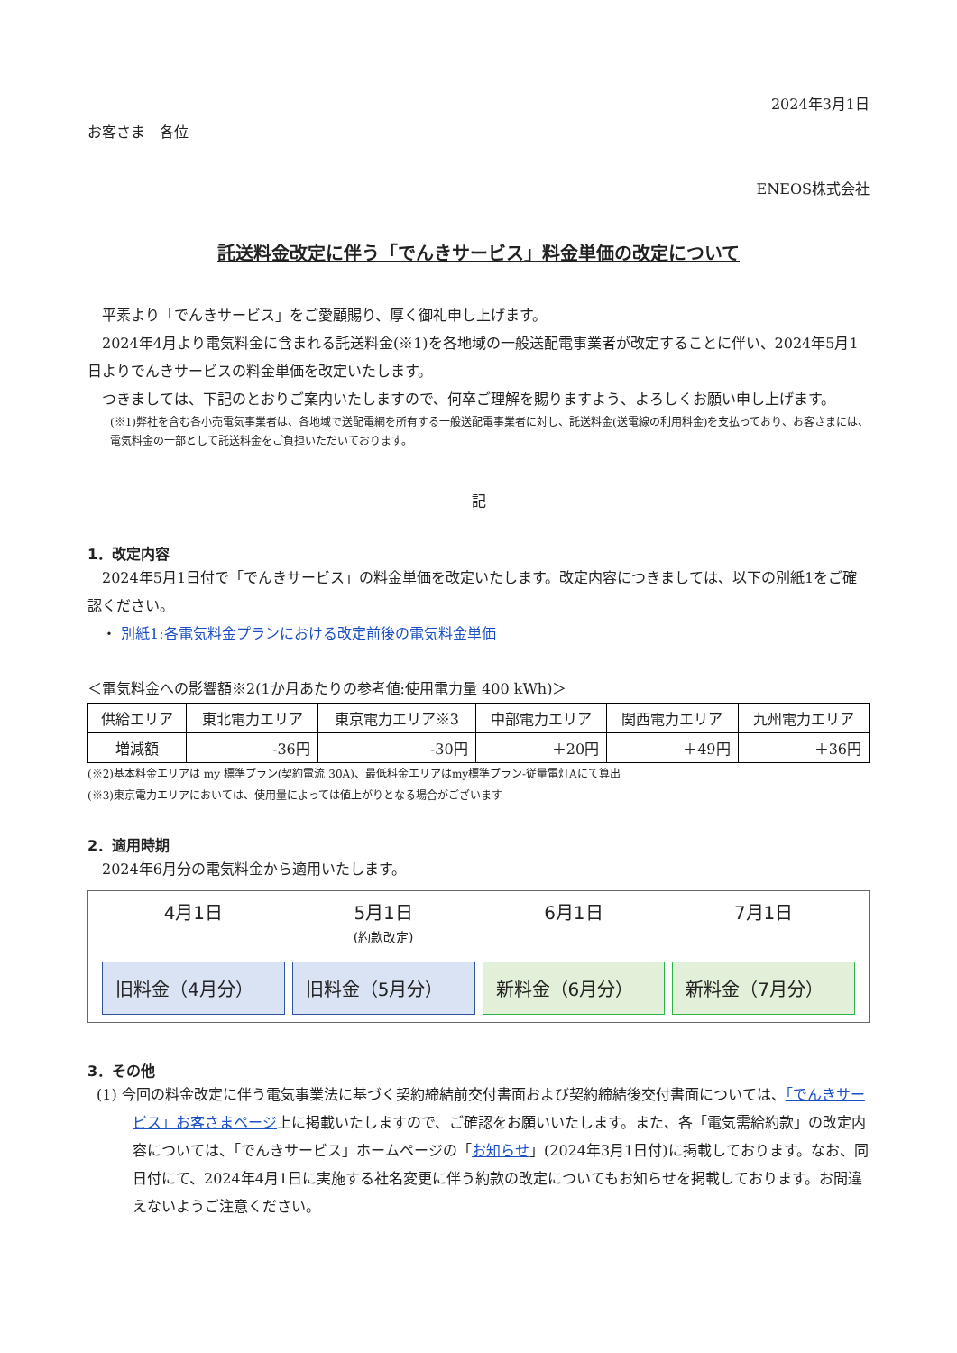2024年3月1日
お客さま　各位
ENEOS株式会社
託送料金改定に伴う「でんきサービス」料金単価の改定について
平素より「でんきサービス」をご愛顧賜り、厚く御礼申し上げます。
2024年4月より電気料金に含まれる託送料金(※1)を各地域の一般送配電事業者が改定することに伴い、2024年5月1日よりでんきサービスの料金単価を改定いたします。
つきましては、下記のとおりご案内いたしますので、何卒ご理解を賜りますよう、よろしくお願い申し上げます。
(※1)弊社を含む各小売電気事業者は、各地域で送配電網を所有する一般送配電事業者に対し、託送料金(送電線の利用料金)を支払っており、お客さまには、電気料金の一部として託送料金をご負担いただいております。
記
1．改定内容
2024年5月1日付で「でんきサービス」の料金単価を改定いたします。改定内容につきましては、以下の別紙1をご確認ください。
・ 別紙1:各電気料金プランにおける改定前後の電気料金単価
＜電気料金への影響額※2(1か月あたりの参考値:使用電力量 400 kWh)＞
| 供給エリア | 東北電力エリア | 東京電力エリア※3 | 中部電力エリア | 関西電力エリア | 九州電力エリア |
| 増減額 | -36円 | -30円 | ＋20円 | ＋49円 | ＋36円 |
(※2)基本料金エリアは my 標準プラン(契約電流 30A)、最低料金エリアはmy標準プラン-従量電灯Aにて算出
(※3)東京電力エリアにおいては、使用量によっては値上がりとなる場合がございます
2．適用時期
2024年6月分の電気料金から適用いたします。
4月1日 5月1日
(約款改定)
6月1日 7月1日
旧料金（4月分） 旧料金（5月分） 新料金（6月分） 新料金（7月分）
3．その他
(1) 今回の料金改定に伴う電気事業法に基づく契約締結前交付書面および契約締結後交付書面については、「でんきサービス」お客さまページ上に掲載いたしますので、ご確認をお願いいたします。また、各「電気需給約款」の改定内容については、「でんきサービス」ホームページの「お知らせ」(2024年3月1日付)に掲載しております。なお、同日付にて、2024年4月1日に実施する社名変更に伴う約款の改定についてもお知らせを掲載しております。お間違えないようご注意ください。